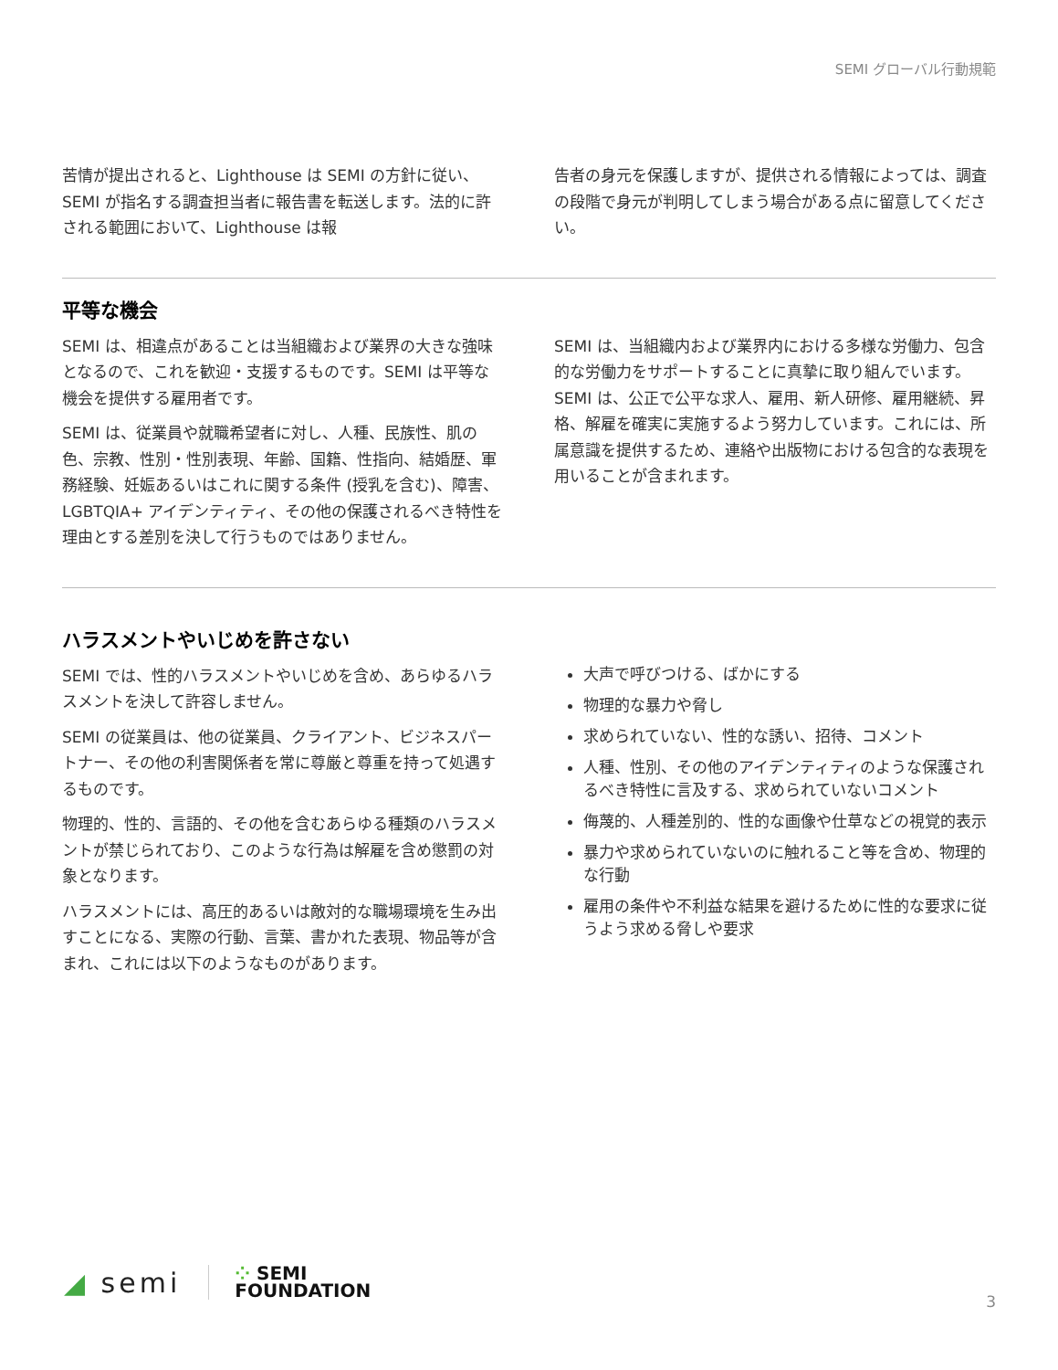SEMI グローバル行動規範
苦情が提出されると、Lighthouse は SEMI の方針に従い、SEMI が指名する調査担当者に報告書を転送します。法的に許される範囲において、Lighthouse は報
告者の身元を保護しますが、提供される情報によっては、調査の段階で身元が判明してしまう場合がある点に留意してください。
平等な機会
SEMI は、相違点があることは当組織および業界の大きな強味となるので、これを歓迎・支援するものです。SEMI は平等な機会を提供する雇用者です。
SEMI は、従業員や就職希望者に対し、人種、民族性、肌の色、宗教、性別・性別表現、年齢、国籍、性指向、結婚歴、軍務経験、妊娠あるいはこれに関する条件 (授乳を含む)、障害、LGBTQIA+ アイデンティティ、その他の保護されるべき特性を理由とする差別を決して行うものではありません。
SEMI は、当組織内および業界内における多様な労働力、包含的な労働力をサポートすることに真摯に取り組んでいます。SEMI は、公正で公平な求人、雇用、新人研修、雇用継続、昇格、解雇を確実に実施するよう努力しています。これには、所属意識を提供するため、連絡や出版物における包含的な表現を用いることが含まれます。
ハラスメントやいじめを許さない
SEMI では、性的ハラスメントやいじめを含め、あらゆるハラスメントを決して許容しません。
SEMI の従業員は、他の従業員、クライアント、ビジネスパートナー、その他の利害関係者を常に尊厳と尊重を持って処遇するものです。
物理的、性的、言語的、その他を含むあらゆる種類のハラスメントが禁じられており、このような行為は解雇を含め懲罰の対象となります。
ハラスメントには、高圧的あるいは敵対的な職場環境を生み出すことになる、実際の行動、言葉、書かれた表現、物品等が含まれ、これには以下のようなものがあります。
大声で呼びつける、ばかにする
物理的な暴力や脅し
求められていない、性的な誘い、招待、コメント
人種、性別、その他のアイデンティティのような保護されるべき特性に言及する、求められていないコメント
侮蔑的、人種差別的、性的な画像や仕草などの視覚的表示
暴力や求められていないのに触れること等を含め、物理的な行動
雇用の条件や不利益な結果を避けるために性的な要求に従うよう求める脅しや要求
◢ semi
⁘ SEMI
FOUNDATION
3